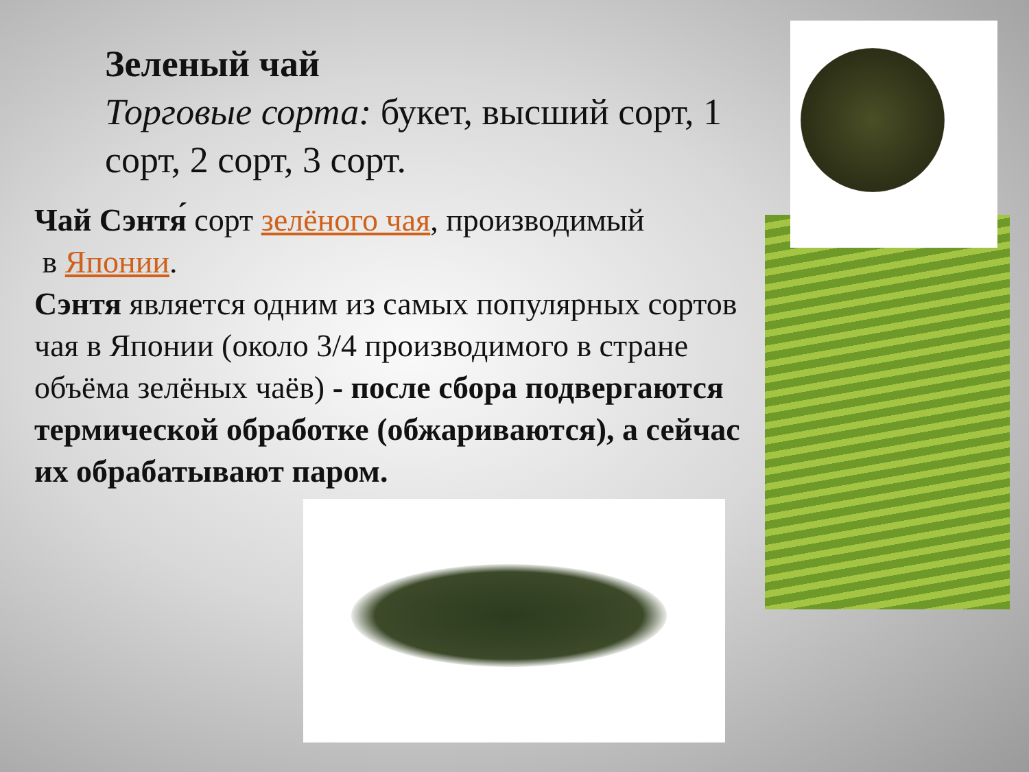Зеленый чай
Торговые сорта: букет, высший сорт, 1 сорт, 2 сорт, 3 сорт.
Чай Сэнтя́ сорт зелёного чая, производимый
в Японии.
Сэнтя является одним из самых популярных сортов чая в Японии (около 3/4 производимого в стране объёма зелёных чаёв) - после сбора подвергаются термической обработке (обжариваются), а сейчас их обрабатывают паром.